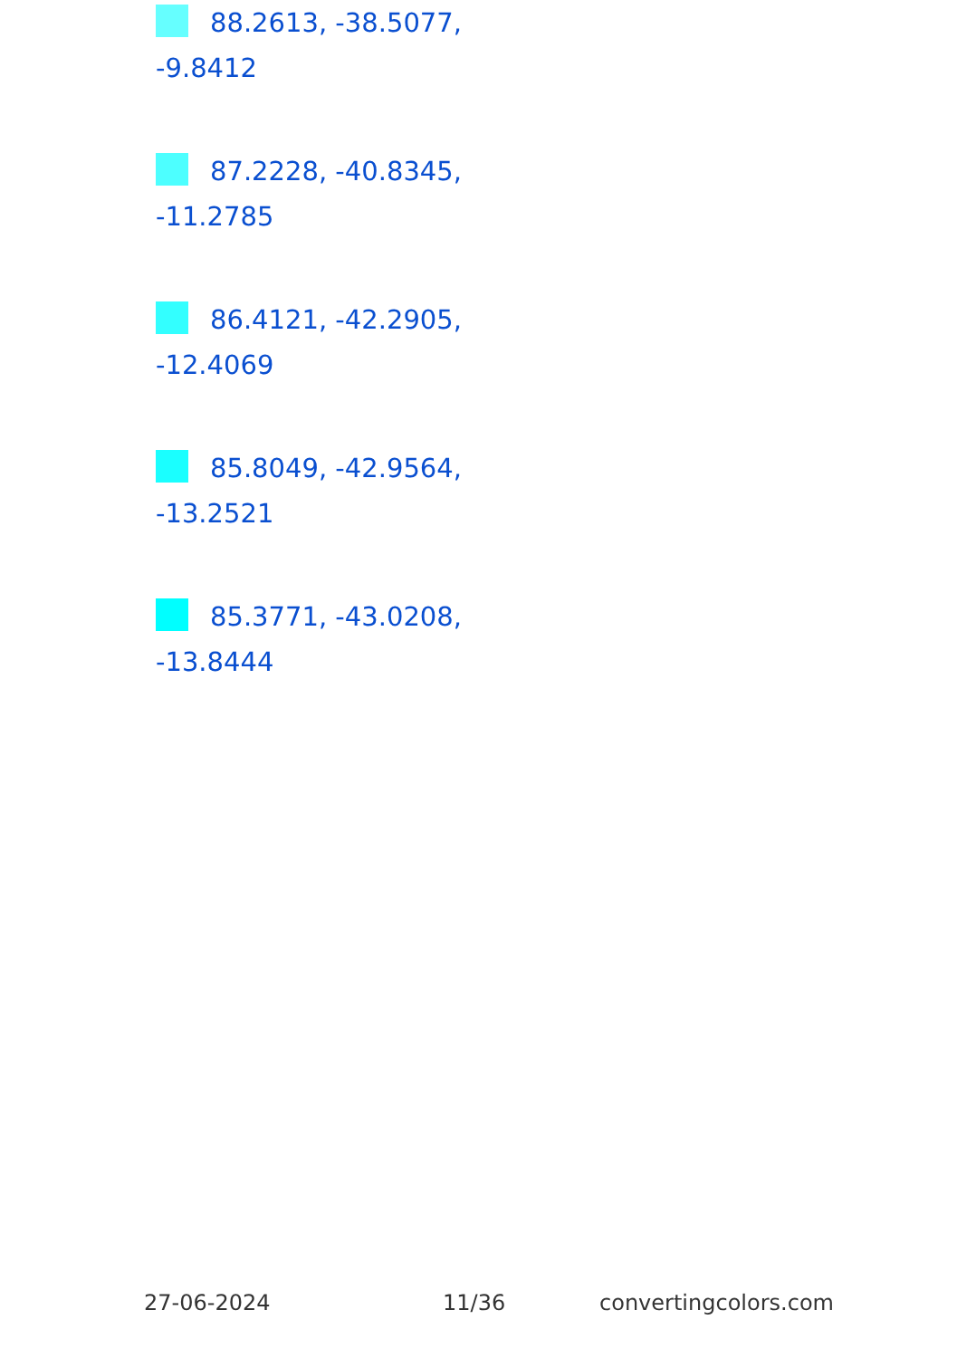88.2613, -38.5077, -9.8412
87.2228, -40.8345, -11.2785
86.4121, -42.2905, -12.4069
85.8049, -42.9564, -13.2521
85.3771, -43.0208, -13.8444
27-06-2024 11/36 convertingcolors.com